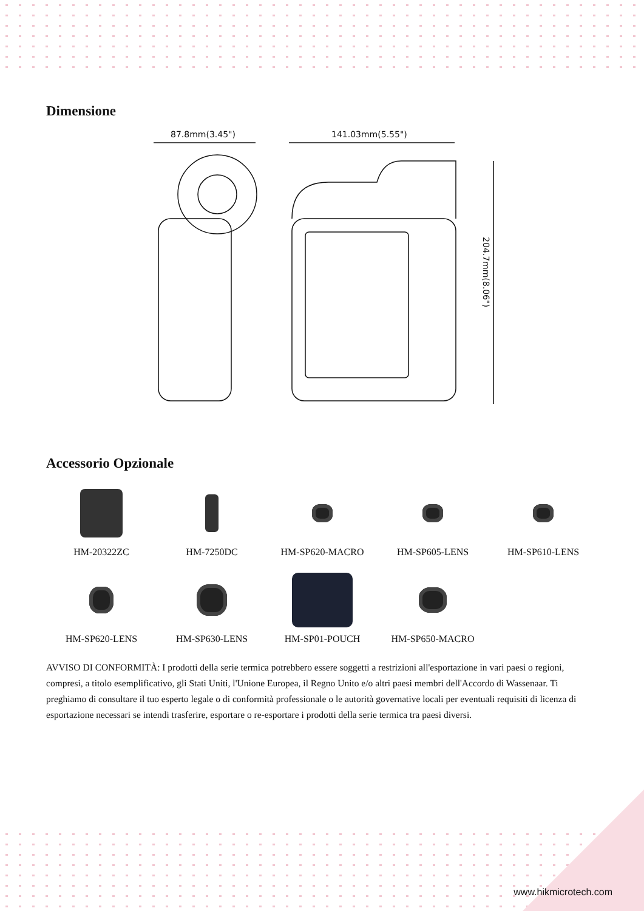Dimensione
87.8mm(3.45")
141.03mm(5.55")
204.7mm(8.06")
Accessorio Opzionale
HM-20322ZC
HM-7250DC
HM-SP620-MACRO
HM-SP605-LENS
HM-SP610-LENS
HM-SP620-LENS
HM-SP630-LENS
HM-SP01-POUCH
HM-SP650-MACRO
AVVISO DI CONFORMITÀ: I prodotti della serie termica potrebbero essere soggetti a restrizioni all'esportazione in vari paesi o regioni, compresi, a titolo esemplificativo, gli Stati Uniti, l'Unione Europea, il Regno Unito e/o altri paesi membri dell'Accordo di Wassenaar. Ti preghiamo di consultare il tuo esperto legale o di conformità professionale o le autorità governative locali per eventuali requisiti di licenza di esportazione necessari se intendi trasferire, esportare o re-esportare i prodotti della serie termica tra paesi diversi.
www.hikmicrotech.com